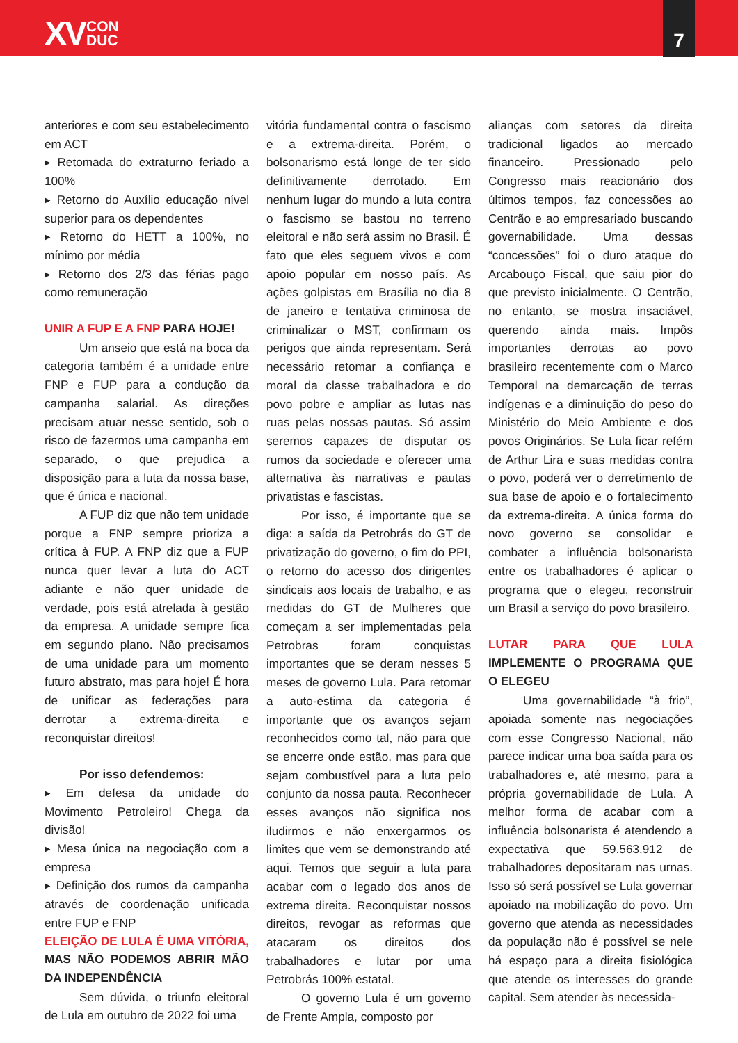XV CON
DUC
7
anteriores e com seu estabelecimento em ACT
▸ Retomada do extraturno feriado a 100%
▸ Retorno do Auxílio educação nível superior para os dependentes
▸ Retorno do HETT a 100%, no mínimo por média
▸ Retorno dos 2/3 das férias pago como remuneração
UNIR A FUP E A FNP PARA HOJE!
Um anseio que está na boca da categoria também é a unidade entre FNP e FUP para a condução da campanha salarial. As direções precisam atuar nesse sentido, sob o risco de fazermos uma campanha em separado, o que prejudica a disposição para a luta da nossa base, que é única e nacional.
A FUP diz que não tem unidade porque a FNP sempre prioriza a crítica à FUP. A FNP diz que a FUP nunca quer levar a luta do ACT adiante e não quer unidade de verdade, pois está atrelada à gestão da empresa. A unidade sempre fica em segundo plano. Não precisamos de uma unidade para um momento futuro abstrato, mas para hoje! É hora de unificar as federações para derrotar a extrema-direita e reconquistar direitos!
Por isso defendemos:
▸ Em defesa da unidade do Movimento Petroleiro! Chega da divisão!
▸ Mesa única na negociação com a empresa
▸ Definição dos rumos da campanha através de coordenação unificada entre FUP e FNP
ELEIÇÃO DE LULA É UMA VITÓRIA, MAS NÃO PODEMOS ABRIR MÃO DA INDEPENDÊNCIA
Sem dúvida, o triunfo eleitoral de Lula em outubro de 2022 foi uma
vitória fundamental contra o fascismo e a extrema-direita. Porém, o bolsonarismo está longe de ter sido definitivamente derrotado. Em nenhum lugar do mundo a luta contra o fascismo se bastou no terreno eleitoral e não será assim no Brasil. É fato que eles seguem vivos e com apoio popular em nosso país. As ações golpistas em Brasília no dia 8 de janeiro e tentativa criminosa de criminalizar o MST, confirmam os perigos que ainda representam. Será necessário retomar a confiança e moral da classe trabalhadora e do povo pobre e ampliar as lutas nas ruas pelas nossas pautas. Só assim seremos capazes de disputar os rumos da sociedade e oferecer uma alternativa às narrativas e pautas privatistas e fascistas.
Por isso, é importante que se diga: a saída da Petrobrás do GT de privatização do governo, o fim do PPI, o retorno do acesso dos dirigentes sindicais aos locais de trabalho, e as medidas do GT de Mulheres que começam a ser implementadas pela Petrobras foram conquistas importantes que se deram nesses 5 meses de governo Lula. Para retomar a auto-estima da categoria é importante que os avanços sejam reconhecidos como tal, não para que se encerre onde estão, mas para que sejam combustível para a luta pelo conjunto da nossa pauta. Reconhecer esses avanços não significa nos iludirmos e não enxergarmos os limites que vem se demonstrando até aqui. Temos que seguir a luta para acabar com o legado dos anos de extrema direita. Reconquistar nossos direitos, revogar as reformas que atacaram os direitos dos trabalhadores e lutar por uma Petrobrás 100% estatal.
O governo Lula é um governo de Frente Ampla, composto por
alianças com setores da direita tradicional ligados ao mercado financeiro. Pressionado pelo Congresso mais reacionário dos últimos tempos, faz concessões ao Centrão e ao empresariado buscando governabilidade. Uma dessas “concessões” foi o duro ataque do Arcabouço Fiscal, que saiu pior do que previsto inicialmente. O Centrão, no entanto, se mostra insaciável, querendo ainda mais. Impôs importantes derrotas ao povo brasileiro recentemente com o Marco Temporal na demarcação de terras indígenas e a diminuição do peso do Ministério do Meio Ambiente e dos povos Originários. Se Lula ficar refém de Arthur Lira e suas medidas contra o povo, poderá ver o derretimento de sua base de apoio e o fortalecimento da extrema-direita. A única forma do novo governo se consolidar e combater a influência bolsonarista entre os trabalhadores é aplicar o programa que o elegeu, reconstruir um Brasil a serviço do povo brasileiro.
LUTAR PARA QUE LULA IMPLEMENTE O PROGRAMA QUE O ELEGEU
Uma governabilidade “à frio”, apoiada somente nas negociações com esse Congresso Nacional, não parece indicar uma boa saída para os trabalhadores e, até mesmo, para a própria governabilidade de Lula. A melhor forma de acabar com a influência bolsonarista é atendendo a expectativa que 59.563.912 de trabalhadores depositaram nas urnas. Isso só será possível se Lula governar apoiado na mobilização do povo. Um governo que atenda as necessidades da população não é possível se nele há espaço para a direita fisiológica que atende os interesses do grande capital. Sem atender às necessida-